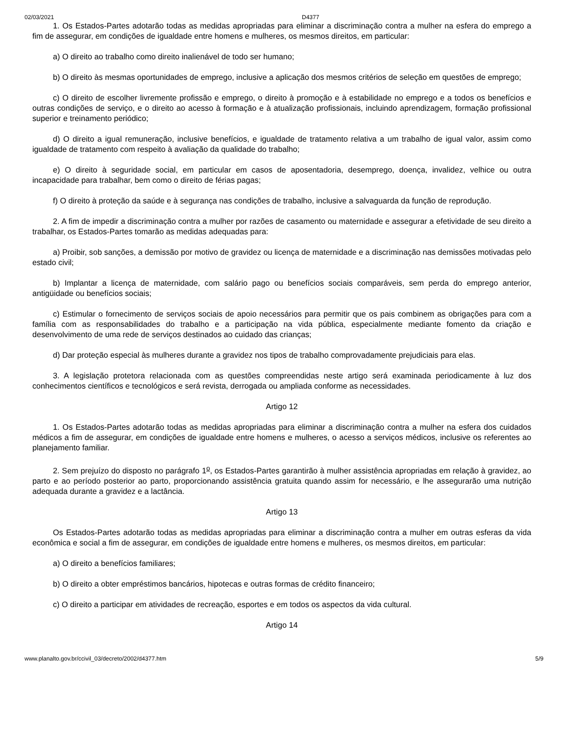02/03/2021 D4377
1. Os Estados-Partes adotarão todas as medidas apropriadas para eliminar a discriminação contra a mulher na esfera do emprego a fim de assegurar, em condições de igualdade entre homens e mulheres, os mesmos direitos, em particular:
a) O direito ao trabalho como direito inalienável de todo ser humano;
b) O direito às mesmas oportunidades de emprego, inclusive a aplicação dos mesmos critérios de seleção em questões de emprego;
c) O direito de escolher livremente profissão e emprego, o direito à promoção e à estabilidade no emprego e a todos os benefícios e outras condições de serviço, e o direito ao acesso à formação e à atualização profissionais, incluindo aprendizagem, formação profissional superior e treinamento periódico;
d) O direito a igual remuneração, inclusive benefícios, e igualdade de tratamento relativa a um trabalho de igual valor, assim como igualdade de tratamento com respeito à avaliação da qualidade do trabalho;
e) O direito à seguridade social, em particular em casos de aposentadoria, desemprego, doença, invalidez, velhice ou outra incapacidade para trabalhar, bem como o direito de férias pagas;
f) O direito à proteção da saúde e à segurança nas condições de trabalho, inclusive a salvaguarda da função de reprodução.
2. A fim de impedir a discriminação contra a mulher por razões de casamento ou maternidade e assegurar a efetividade de seu direito a trabalhar, os Estados-Partes tomarão as medidas adequadas para:
a) Proibir, sob sanções, a demissão por motivo de gravidez ou licença de maternidade e a discriminação nas demissões motivadas pelo estado civil;
b) Implantar a licença de maternidade, com salário pago ou benefícios sociais comparáveis, sem perda do emprego anterior, antigüidade ou benefícios sociais;
c) Estimular o fornecimento de serviços sociais de apoio necessários para permitir que os pais combinem as obrigações para com a família com as responsabilidades do trabalho e a participação na vida pública, especialmente mediante fomento da criação e desenvolvimento de uma rede de serviços destinados ao cuidado das crianças;
d) Dar proteção especial às mulheres durante a gravidez nos tipos de trabalho comprovadamente prejudiciais para elas.
3. A legislação protetora relacionada com as questões compreendidas neste artigo será examinada periodicamente à luz dos conhecimentos científicos e tecnológicos e será revista, derrogada ou ampliada conforme as necessidades.
Artigo 12
1. Os Estados-Partes adotarão todas as medidas apropriadas para eliminar a discriminação contra a mulher na esfera dos cuidados médicos a fim de assegurar, em condições de igualdade entre homens e mulheres, o acesso a serviços médicos, inclusive os referentes ao planejamento familiar.
2. Sem prejuízo do disposto no parágrafo 1<sup>o</sup>, os Estados-Partes garantirão à mulher assistência apropriadas em relação à gravidez, ao parto e ao período posterior ao parto, proporcionando assistência gratuita quando assim for necessário, e lhe assegurarão uma nutrição adequada durante a gravidez e a lactância.
Artigo 13
Os Estados-Partes adotarão todas as medidas apropriadas para eliminar a discriminação contra a mulher em outras esferas da vida econômica e social a fim de assegurar, em condições de igualdade entre homens e mulheres, os mesmos direitos, em particular:
a) O direito a benefícios familiares;
b) O direito a obter empréstimos bancários, hipotecas e outras formas de crédito financeiro;
c) O direito a participar em atividades de recreação, esportes e em todos os aspectos da vida cultural.
Artigo 14
www.planalto.gov.br/ccivil_03/decreto/2002/d4377.htm 5/9